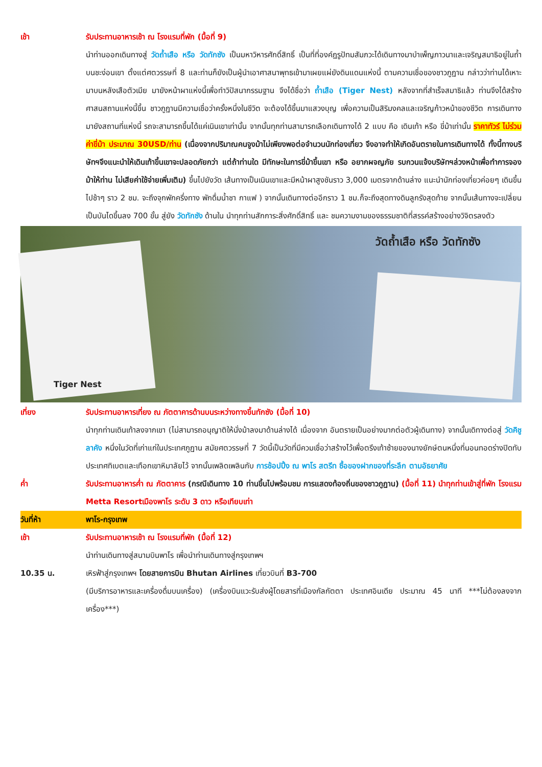เช้า รับประทานอาหารเช้า ณ โรงแรมที่พัก (มื้อที่ 9)
นำท่านออกเดินทางสู่ วัดถ้ำเสือ หรือ วัดทักซัง เป็นมหาวิหารศักดิ์สิทธิ์ เป็นที่ที่องค์ฎรูปัทมสัมภวะได้เดินทางมาบำเพ็ญภาวนาและเจริญสมาธิอยู่ในถ้ำบนชะง่อนเขา ตั้งแต่ศตวรรษที่ 8 และท่านก็ยังเป็นผู้นำเอาศาสนาพุทธเข้ามาเผยแผ่ยังดินแดนแห่งนี้ ตามความเชื่อของชาวภูฏาน กล่าวว่าท่านได้เหาะมาบนหลังเสือตัวเมีย มายังหน้าผาแห่งนี้เพื่อทำวิปัสนากรรมฐาน จึงได้ชื่อว่า ถ้ำเสือ (Tiger Nest) หลังจากที่สำเร็จสมาธิแล้ว ท่านจึงได้สร้างศาสนสถานแห่งนี้ขึ้น ชาวภูฏานมีความเชื่อว่าครั้งหนึ่งในชีวิต จะต้องได้ขึ้นมาแสวงบุญ เพื่อความเป็นสิริมงคลและเจริญก้าวหน้าของชีวิต การเดินทางมายังสถานที่แห่งนี้ รถจะสามารถขึ้นได้แค่เนินเขาเท่านั้น จากนั้นทุกท่านสามารถเลือกเดินทางได้ 2 แบบ คือ เดินเท้า หรือ ขี่ม้าเท่านั้น ราคาทัวร์ ไม่ร่วมค่าขี่ม้า ประมาณ 30USD/ท่าน (เนื่องจากปริมาณคนจูงม้าไม่เพียงพอต่อจำนวนนักท่องเที่ยว จึงอาจทำให้เกิดอันตรายในการเดินทางได้ ทั้งนี้ทางบริษัทฯจึงแนะนำให้เดินเท้าขึ้นเขาจะปลอดภัยกว่า แต่ถ้าท่านใด มีทักษะในการขี่ม้าขึ้นเขา หรือ อยากผจญภัย รบกวนแจ้งบริษัทฯล่วงหน้าเพื่อทำการจองม้าให้ท่าน ไม่เสียค่าใช้จ่ายเพิ่มเติม) ขึ้นไปยังวัด เส้นทางเป็นเนินเขาและมีหน้าผาสูงชันราว 3,000 เมตรจากด้านล่าง แนะนำนักท่องเที่ยวค่อยๆ เดินขึ้นไปช้าๆ ราว 2 ชม. จะถึงจุกพักครึ่งทาง พักดื่มน้ำชา กาแฟ ) จากนั้นเดินทางต่ออีกราว 1 ชม.ก็จะถึงสุดทางดินลูกรังสุดท้าย จากนั้นเส้นทางจะเปลี่ยนเป็นบันไดขึ้นลง 700 ขั้น สู่ยัง วัดทักซัง ด้านใน นำทุกท่านสักการะสิ่งศักดิ์สิทธิ์ และ ชมความงามของธรรมชาติที่สรรค์สร้างอย่างวิจิตรลงตัว
วัดถ้ำเสือ หรือ วัดทักซัง
Tiger Nest
เที่ยง รับประทานอาหารเที่ยง ณ ภัตตาคารด้านบนระหว่างทางขึ้นทักซัง (มื้อที่ 10)
นำทุกท่านเดินเท้าลงจากเขา (ไม่สามารถอนุญาติให้นั่งม้าลงมาด้านล่างได้ เนื่องจาก อันตรายเป็นอย่างมากต่อตัวผู้เดินทาง) จากนั้นเดิทางต่อสู่ วัดคิชู ลาคัง หนึ่งในวัดที่เก่าแก่ในประเทศภูฏาน สมัยศตวรรษที่ 7 วัดนี้เป็นวัดที่มีควมเชื่อว่าสร้างไว้เพื่อตรึงเท้าซ้ายของนางยักษ์ตนหนึ่งที่นอนทอดร่างปิดทับประเทศทิเบตและเทือกเขาหิมาลัยไว้ จากนั้นเพลิดเพลินกับ การช้อปปิ้ง ณ พาโร สตรีท ซื้อของฝากของที่ระลึก ตามอัธยาศัย
ค่ำ รับประทานอาหารค่ำ ณ ภัตตาคาร (กรณีเดินทาง 10 ท่านขึ้นไปพร้อมชม การแสดงท้องถิ่นของชาวภูฏาน) (มื้อที่ 11) นำทุกท่านเข้าสู่ที่พัก โรงแรม Metta Resortเมืองพาโร ระดับ 3 ดาว หรือเทียบเท่า
วันที่ห้า พาโร-กรุงเทพ
เช้า รับประทานอาหารเช้า ณ โรงแรมที่พัก (มื้อที่ 12)
นำท่านเดินทางสู่สนามบินพาโร เพื่อนำท่านเดินทางสู่กรุงเทพฯ
10.35 น. เหิรฟ้าสู่กรุงเทพฯ โดยสายการบิน Bhutan Airlines เที่ยวบินที่ B3-700
(มีบริการอาหารและเครื่องดื่มบนเครื่อง) (เครื่องบินแวะรับส่งผู้โดยสารที่เมืองกัลกัตตา ประเทศอินเดีย ประมาณ 45 นาที ***ไม่ต้องลงจากเครื่อง***)